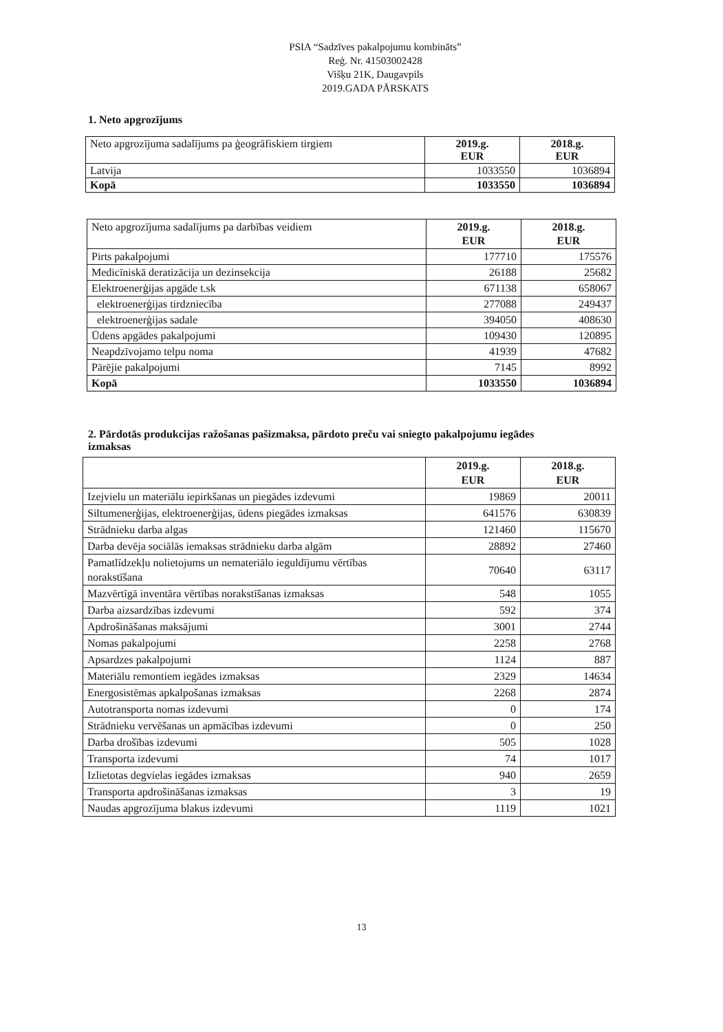PSIA “Sadzīves pakalpojumu kombināts”
Reģ. Nr. 41503002428
Višķu 21K, Daugavpils
2019.GADA PĀRSKATS
1. Neto apgrozījums
| Neto apgrozījuma sadalījums pa ģeogrāfiskiem tirgiem | 2019.g. EUR | 2018.g. EUR |
| Latvija | 1033550 | 1036894 |
| Kopā | 1033550 | 1036894 |
| Neto apgrozījuma sadalījums pa darbības veidiem | 2019.g. EUR | 2018.g. EUR |
| Pirts pakalpojumi | 177710 | 175576 |
| Medicīniskā deratizācija un dezinsekcija | 26188 | 25682 |
| Elektroenerģijas apgāde t.sk | 671138 | 658067 |
| elektroenerģijas tirdzniecība | 277088 | 249437 |
| elektroenerģijas sadale | 394050 | 408630 |
| Ūdens apgādes pakalpojumi | 109430 | 120895 |
| Neapdzīvojamo telpu noma | 41939 | 47682 |
| Pārējie pakalpojumi | 7145 | 8992 |
| Kopā | 1033550 | 1036894 |
2. Pārdotās produkcijas ražošanas pašizmaksa, pārdoto preču vai sniegto pakalpojumu iegādes izmaksas
| | 2019.g. EUR | 2018.g. EUR |
| Izejvielu un materiālu iepirkšanas un piegādes izdevumi | 19869 | 20011 |
| Siltumenerģijas, elektroenerģijas, ūdens piegādes izmaksas | 641576 | 630839 |
| Strādnieku darba algas | 121460 | 115670 |
| Darba devēja sociālās iemaksas strādnieku darba algām | 28892 | 27460 |
| Pamatlīdzekļu nolietojums un nemateriālo ieguldījumu vērtības norakstīšana | 70640 | 63117 |
| Mazvērtīgā inventāra vērtības norakstīšanas izmaksas | 548 | 1055 |
| Darba aizsardzības izdevumi | 592 | 374 |
| Apdrošināšanas maksājumi | 3001 | 2744 |
| Nomas pakalpojumi | 2258 | 2768 |
| Apsardzes pakalpojumi | 1124 | 887 |
| Materiālu remontiem iegādes izmaksas | 2329 | 14634 |
| Energosistēmas apkalpošanas izmaksas | 2268 | 2874 |
| Autotransporta nomas izdevumi | 0 | 174 |
| Strādnieku vervēšanas un apmācības izdevumi | 0 | 250 |
| Darba drošības izdevumi | 505 | 1028 |
| Transporta izdevumi | 74 | 1017 |
| Izlietotas degvielas iegādes izmaksas | 940 | 2659 |
| Transporta apdrošināšanas izmaksas | 3 | 19 |
| Naudas apgrozījuma blakus izdevumi | 1119 | 1021 |
13